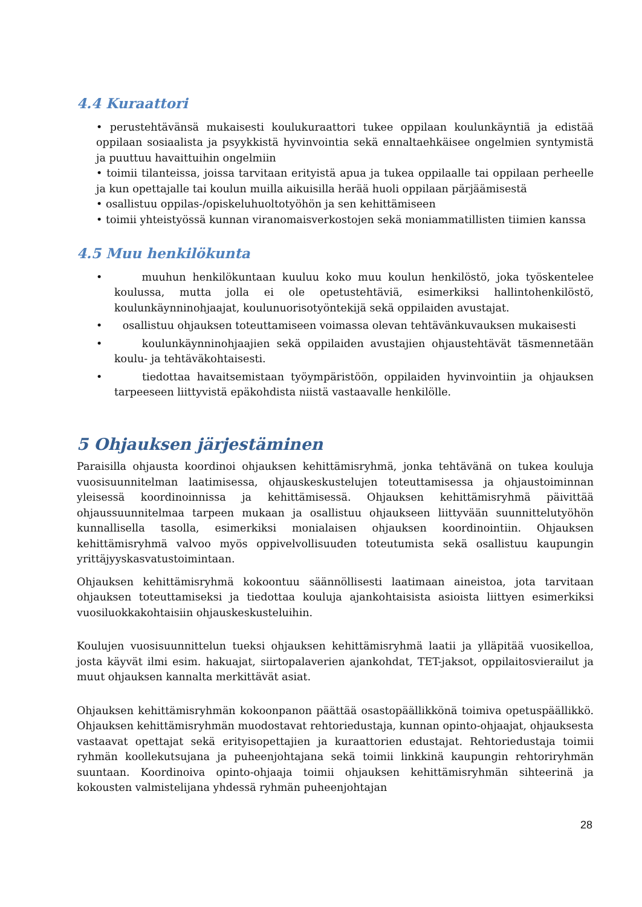4.4 Kuraattori
• perustehtävänsä mukaisesti koulukuraattori tukee oppilaan koulunkäyntiä ja edistää oppilaan sosiaalista ja psyykkistä hyvinvointia sekä ennaltaehkäisee ongelmien syntymistä ja puuttuu havaittuihin ongelmiin
• toimii tilanteissa, joissa tarvitaan erityistä apua ja tukea oppilaalle tai oppilaan perheelle ja kun opettajalle tai koulun muilla aikuisilla herää huoli oppilaan pärjäämisestä
• osallistuu oppilas-/opiskeluhuoltotyöhön ja sen kehittämiseen
• toimii yhteistyössä kunnan viranomaisverkostojen sekä moniammatillisten tiimien kanssa
4.5 Muu henkilökunta
• muuhun henkilökuntaan kuuluu koko muu koulun henkilöstö, joka työskentelee koulussa, mutta jolla ei ole opetustehtäviä, esimerkiksi hallintohenkilöstö, koulunkäynninohjaajat, koulunuorisotyöntekijä sekä oppilaiden avustajat.
• osallistuu ohjauksen toteuttamiseen voimassa olevan tehtävänkuvauksen mukaisesti
• koulunkäynninohjaajien sekä oppilaiden avustajien ohjaustehtävät täsmennetään koulu- ja tehtäväkohtaisesti.
• tiedottaa havaitsemistaan työympäristöön, oppilaiden hyvinvointiin ja ohjauksen tarpeeseen liittyvistä epäkohdista niistä vastaavalle henkilölle.
5 Ohjauksen järjestäminen
Paraisilla ohjausta koordinoi ohjauksen kehittämisryhmä, jonka tehtävänä on tukea kouluja vuosisuunnitelman laatimisessa, ohjauskeskustelujen toteuttamisessa ja ohjaustoiminnan yleisessä koordinoinnissa ja kehittämisessä. Ohjauksen kehittämisryhmä päivittää ohjaussuunnitelmaa tarpeen mukaan ja osallistuu ohjaukseen liittyvään suunnittelutyöhön kunnallisella tasolla, esimerkiksi monialaisen ohjauksen koordinointiin. Ohjauksen kehittämisryhmä valvoo myös oppivelvollisuuden toteutumista sekä osallistuu kaupungin yrittäjyyskasvatustoimintaan.
Ohjauksen kehittämisryhmä kokoontuu säännöllisesti laatimaan aineistoa, jota tarvitaan ohjauksen toteuttamiseksi ja tiedottaa kouluja ajankohtaisista asioista liittyen esimerkiksi vuosiluokkakohtaisiin ohjauskeskusteluihin.
Koulujen vuosisuunnittelun tueksi ohjauksen kehittämisryhmä laatii ja ylläpitää vuosikelloa, josta käyvät ilmi esim. hakuajat, siirtopalaverien ajankohdat, TET-jaksot, oppilaitosvierailut ja muut ohjauksen kannalta merkittävät asiat.
Ohjauksen kehittämisryhmän kokoonpanon päättää osastopäällikkönä toimiva opetuspäällikkö. Ohjauksen kehittämisryhmän muodostavat rehtoriedustaja, kunnan opinto-ohjaajat, ohjauksesta vastaavat opettajat sekä erityisopettajien ja kuraattorien edustajat. Rehtoriedustaja toimii ryhmän koollekutsujana ja puheenjohtajana sekä toimii linkkinä kaupungin rehtoriryhmän suuntaan. Koordinoiva opinto-ohjaaja toimii ohjauksen kehittämisryhmän sihteerinä ja kokousten valmistelijana yhdessä ryhmän puheenjohtajan
28